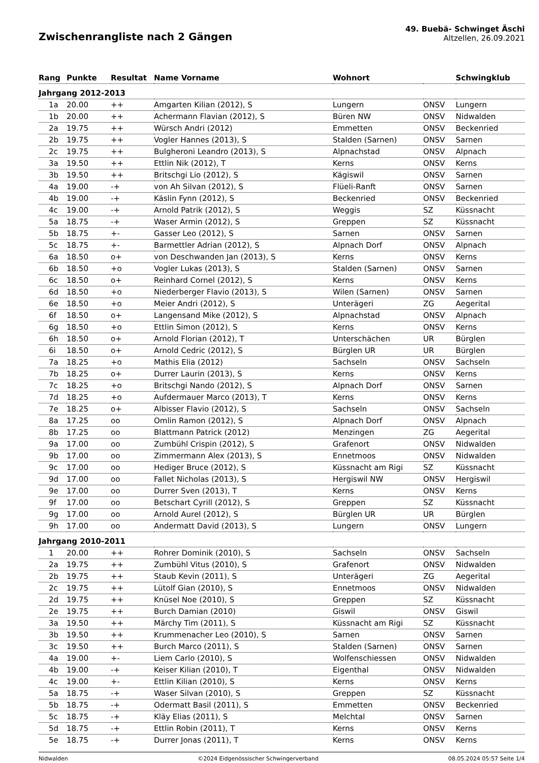Zwischenrangliste nach 2 Gängen
49. Buebä- Schwinget Äschi
Altzellen, 26.09.2021
| Rang | Punkte | Resultat | Name Vorname | Wohnort | | Schwingklub |
| --- | --- | --- | --- | --- | --- | --- |
| Jahrgang 2012-2013 | | | | | | |
| 1a | 20.00 | ++ | Amgarten Kilian (2012), S | Lungern | ONSV | Lungern |
| 1b | 20.00 | ++ | Achermann Flavian (2012), S | Büren NW | ONSV | Nidwalden |
| 2a | 19.75 | ++ | Würsch Andri (2012) | Emmetten | ONSV | Beckenried |
| 2b | 19.75 | ++ | Vogler Hannes (2013), S | Stalden (Sarnen) | ONSV | Sarnen |
| 2c | 19.75 | ++ | Bulgheroni Leandro (2013), S | Alpnachstad | ONSV | Alpnach |
| 3a | 19.50 | ++ | Ettlin Nik (2012), T | Kerns | ONSV | Kerns |
| 3b | 19.50 | ++ | Britschgi Lio (2012), S | Kägiswil | ONSV | Sarnen |
| 4a | 19.00 | -+ | von Ah Silvan (2012), S | Flüeli-Ranft | ONSV | Sarnen |
| 4b | 19.00 | -+ | Käslin Fynn (2012), S | Beckenried | ONSV | Beckenried |
| 4c | 19.00 | -+ | Arnold Patrik (2012), S | Weggis | SZ | Küssnacht |
| 5a | 18.75 | -+ | Waser Armin (2012), S | Greppen | SZ | Küssnacht |
| 5b | 18.75 | +- | Gasser Leo (2012), S | Sarnen | ONSV | Sarnen |
| 5c | 18.75 | +- | Barmettler Adrian (2012), S | Alpnach Dorf | ONSV | Alpnach |
| 6a | 18.50 | o+ | von Deschwanden Jan (2013), S | Kerns | ONSV | Kerns |
| 6b | 18.50 | +o | Vogler Lukas (2013), S | Stalden (Sarnen) | ONSV | Sarnen |
| 6c | 18.50 | o+ | Reinhard Cornel (2012), S | Kerns | ONSV | Kerns |
| 6d | 18.50 | +o | Niederberger Flavio (2013), S | Wilen (Sarnen) | ONSV | Sarnen |
| 6e | 18.50 | +o | Meier Andri (2012), S | Unterägeri | ZG | Aegerital |
| 6f | 18.50 | o+ | Langensand Mike (2012), S | Alpnachstad | ONSV | Alpnach |
| 6g | 18.50 | +o | Ettlin Simon (2012), S | Kerns | ONSV | Kerns |
| 6h | 18.50 | o+ | Arnold Florian (2012), T | Unterschächen | UR | Bürglen |
| 6i | 18.50 | o+ | Arnold Cedric (2012), S | Bürglen UR | UR | Bürglen |
| 7a | 18.25 | +o | Mathis Elia (2012) | Sachseln | ONSV | Sachseln |
| 7b | 18.25 | o+ | Durrer Laurin (2013), S | Kerns | ONSV | Kerns |
| 7c | 18.25 | +o | Britschgi Nando (2012), S | Alpnach Dorf | ONSV | Sarnen |
| 7d | 18.25 | +o | Aufdermauer Marco (2013), T | Kerns | ONSV | Kerns |
| 7e | 18.25 | o+ | Albisser Flavio (2012), S | Sachseln | ONSV | Sachseln |
| 8a | 17.25 | oo | Omlin Ramon (2012), S | Alpnach Dorf | ONSV | Alpnach |
| 8b | 17.25 | oo | Blattmann Patrick (2012) | Menzingen | ZG | Aegerital |
| 9a | 17.00 | oo | Zumbühl Crispin (2012), S | Grafenort | ONSV | Nidwalden |
| 9b | 17.00 | oo | Zimmermann Alex (2013), S | Ennetmoos | ONSV | Nidwalden |
| 9c | 17.00 | oo | Hediger Bruce (2012), S | Küssnacht am Rigi | SZ | Küssnacht |
| 9d | 17.00 | oo | Fallet Nicholas (2013), S | Hergiswil NW | ONSV | Hergiswil |
| 9e | 17.00 | oo | Durrer Sven (2013), T | Kerns | ONSV | Kerns |
| 9f | 17.00 | oo | Betschart Cyrill (2012), S | Greppen | SZ | Küssnacht |
| 9g | 17.00 | oo | Arnold Aurel (2012), S | Bürglen UR | UR | Bürglen |
| 9h | 17.00 | oo | Andermatt David (2013), S | Lungern | ONSV | Lungern |
| Jahrgang 2010-2011 | | | | | | |
| 1 | 20.00 | ++ | Rohrer Dominik (2010), S | Sachseln | ONSV | Sachseln |
| 2a | 19.75 | ++ | Zumbühl Vitus (2010), S | Grafenort | ONSV | Nidwalden |
| 2b | 19.75 | ++ | Staub Kevin (2011), S | Unterägeri | ZG | Aegerital |
| 2c | 19.75 | ++ | Lütolf Gian (2010), S | Ennetmoos | ONSV | Nidwalden |
| 2d | 19.75 | ++ | Knüsel Noe (2010), S | Greppen | SZ | Küssnacht |
| 2e | 19.75 | ++ | Burch Damian (2010) | Giswil | ONSV | Giswil |
| 3a | 19.50 | ++ | Märchy Tim (2011), S | Küssnacht am Rigi | SZ | Küssnacht |
| 3b | 19.50 | ++ | Krummenacher Leo (2010), S | Sarnen | ONSV | Sarnen |
| 3c | 19.50 | ++ | Burch Marco (2011), S | Stalden (Sarnen) | ONSV | Sarnen |
| 4a | 19.00 | +- | Liem Carlo (2010), S | Wolfenschiessen | ONSV | Nidwalden |
| 4b | 19.00 | -+ | Keiser Kilian (2010), T | Eigenthal | ONSV | Nidwalden |
| 4c | 19.00 | +- | Ettlin Kilian (2010), S | Kerns | ONSV | Kerns |
| 5a | 18.75 | -+ | Waser Silvan (2010), S | Greppen | SZ | Küssnacht |
| 5b | 18.75 | -+ | Odermatt Basil (2011), S | Emmetten | ONSV | Beckenried |
| 5c | 18.75 | -+ | Kläy Elias (2011), S | Melchtal | ONSV | Sarnen |
| 5d | 18.75 | -+ | Ettlin Robin (2011), T | Kerns | ONSV | Kerns |
| 5e | 18.75 | -+ | Durrer Jonas (2011), T | Kerns | ONSV | Kerns |
Nidwalden ©2024 Eidgenössischer Schwingerverband 08.05.2024 05:57 Seite 1/4